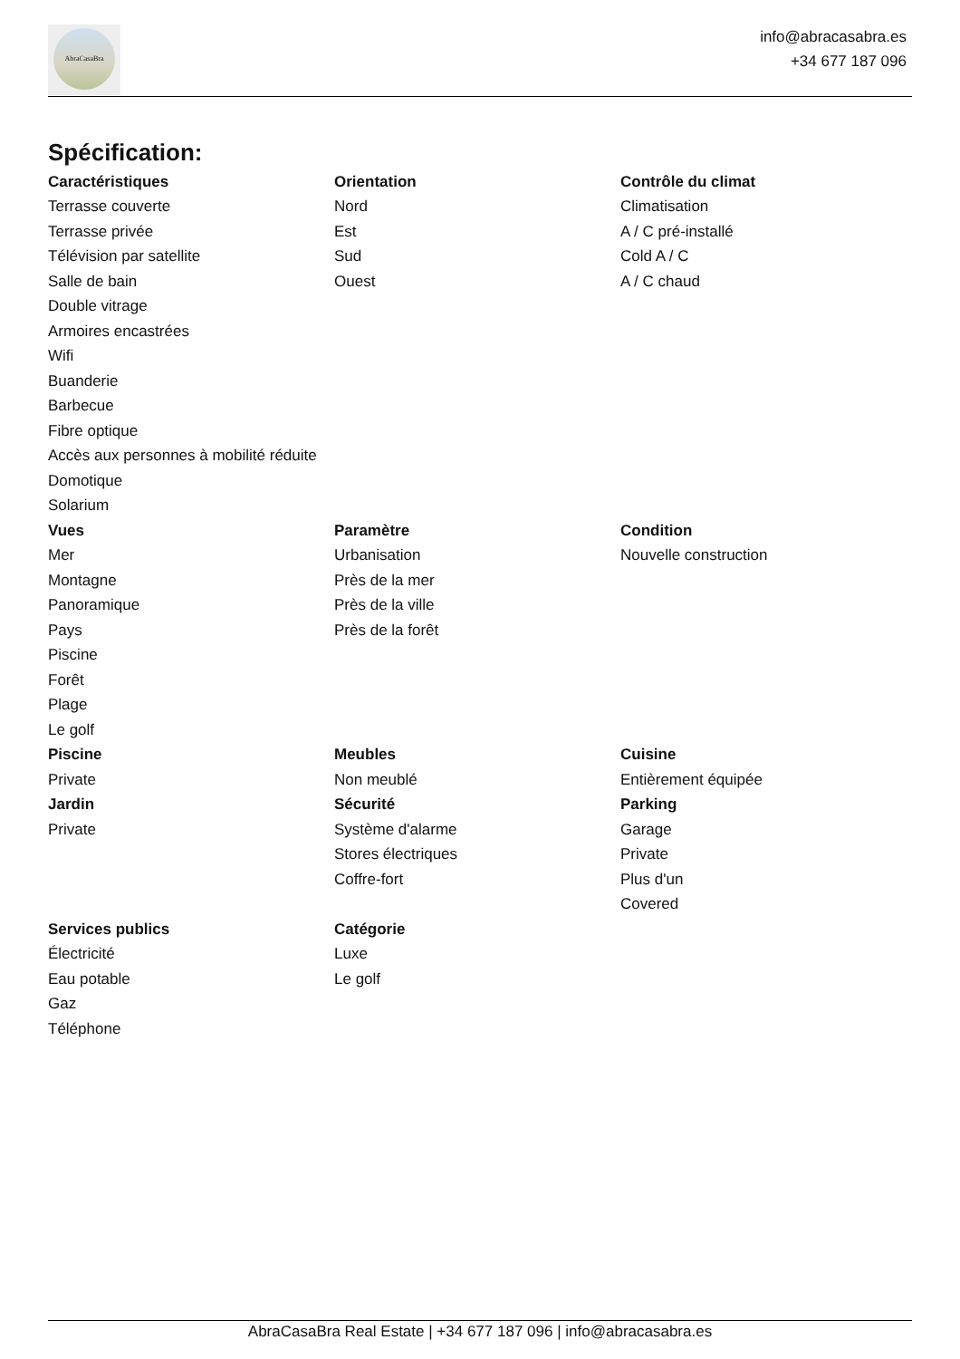AbraCasaBra
info@abracasabra.es
+34 677 187 096
Spécification:
Caractéristiques
Terrasse couverte
Terrasse privée
Télévision par satellite
Salle de bain
Double vitrage
Armoires encastrées
Wifi
Buanderie
Barbecue
Fibre optique
Accès aux personnes à mobilité réduite
Domotique
Solarium
Orientation
Nord
Est
Sud
Ouest
Contrôle du climat
Climatisation
A / C pré-installé
Cold A / C
A / C chaud
Vues
Mer
Montagne
Panoramique
Pays
Piscine
Forêt
Plage
Le golf
Paramètre
Urbanisation
Près de la mer
Près de la ville
Près de la forêt
Condition
Nouvelle construction
Piscine
Private
Meubles
Non meublé
Cuisine
Entièrement équipée
Jardin
Private
Sécurité
Système d'alarme
Stores électriques
Coffre-fort
Parking
Garage
Private
Plus d'un
Covered
Services publics
Électricité
Eau potable
Gaz
Téléphone
Catégorie
Luxe
Le golf
AbraCasaBra Real Estate | +34 677 187 096 | info@abracasabra.es